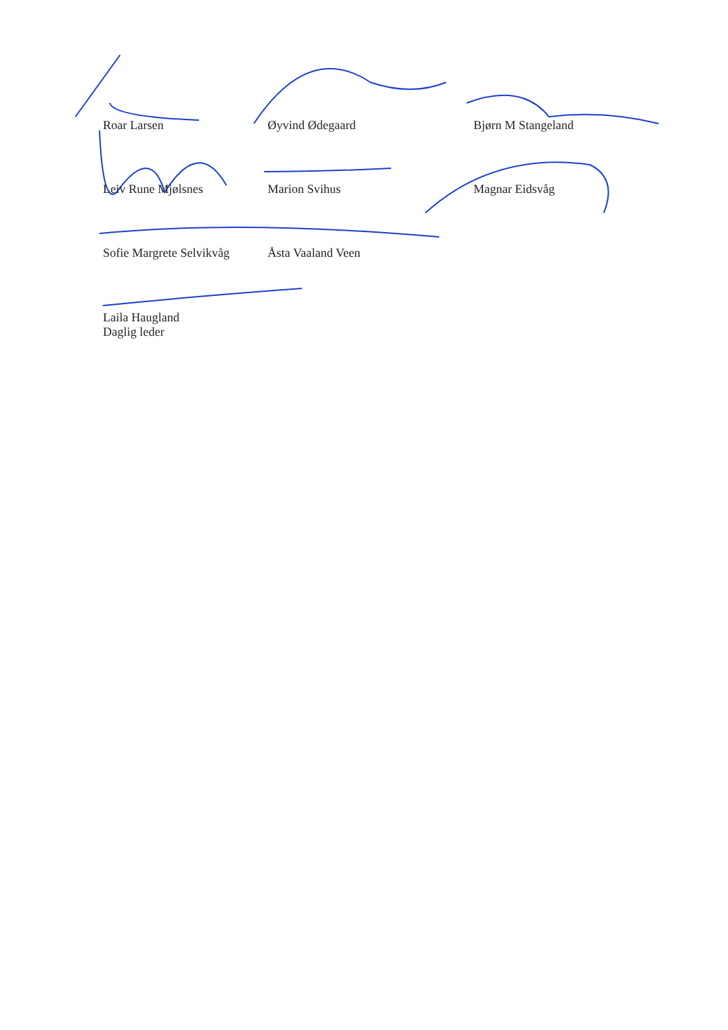Roar Larsen Øyvind Ødegaard Bjørn M Stangeland
Leiv Rune Mjølsnes Marion Svihus Magnar Eidsvåg
Sofie Margrete Selvikvåg
Åsta Vaaland Veen
Laila Haugland
Daglig leder